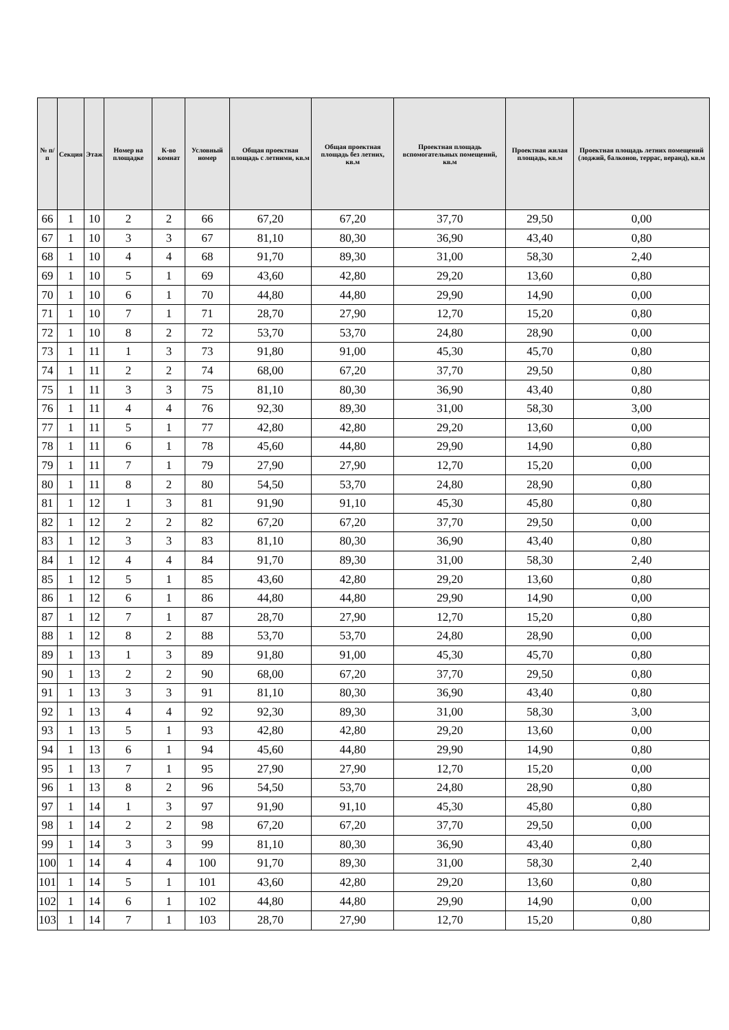| № п/п | Секция | Этаж | Номер на площадке | К-во комнат | Условный номер | Общая проектная площадь с летними, кв.м | Общая проектная площадь без летних, кв.м | Проектная площадь вспомогательных помещений, кв.м | Проектная жилая площадь, кв.м | Проектная площадь летних помещений (лоджий, балконов, террас, веранд), кв.м |
| --- | --- | --- | --- | --- | --- | --- | --- | --- | --- | --- |
| 66 | 1 | 10 | 2 | 2 | 66 | 67,20 | 67,20 | 37,70 | 29,50 | 0,00 |
| 67 | 1 | 10 | 3 | 3 | 67 | 81,10 | 80,30 | 36,90 | 43,40 | 0,80 |
| 68 | 1 | 10 | 4 | 4 | 68 | 91,70 | 89,30 | 31,00 | 58,30 | 2,40 |
| 69 | 1 | 10 | 5 | 1 | 69 | 43,60 | 42,80 | 29,20 | 13,60 | 0,80 |
| 70 | 1 | 10 | 6 | 1 | 70 | 44,80 | 44,80 | 29,90 | 14,90 | 0,00 |
| 71 | 1 | 10 | 7 | 1 | 71 | 28,70 | 27,90 | 12,70 | 15,20 | 0,80 |
| 72 | 1 | 10 | 8 | 2 | 72 | 53,70 | 53,70 | 24,80 | 28,90 | 0,00 |
| 73 | 1 | 11 | 1 | 3 | 73 | 91,80 | 91,00 | 45,30 | 45,70 | 0,80 |
| 74 | 1 | 11 | 2 | 2 | 74 | 68,00 | 67,20 | 37,70 | 29,50 | 0,80 |
| 75 | 1 | 11 | 3 | 3 | 75 | 81,10 | 80,30 | 36,90 | 43,40 | 0,80 |
| 76 | 1 | 11 | 4 | 4 | 76 | 92,30 | 89,30 | 31,00 | 58,30 | 3,00 |
| 77 | 1 | 11 | 5 | 1 | 77 | 42,80 | 42,80 | 29,20 | 13,60 | 0,00 |
| 78 | 1 | 11 | 6 | 1 | 78 | 45,60 | 44,80 | 29,90 | 14,90 | 0,80 |
| 79 | 1 | 11 | 7 | 1 | 79 | 27,90 | 27,90 | 12,70 | 15,20 | 0,00 |
| 80 | 1 | 11 | 8 | 2 | 80 | 54,50 | 53,70 | 24,80 | 28,90 | 0,80 |
| 81 | 1 | 12 | 1 | 3 | 81 | 91,90 | 91,10 | 45,30 | 45,80 | 0,80 |
| 82 | 1 | 12 | 2 | 2 | 82 | 67,20 | 67,20 | 37,70 | 29,50 | 0,00 |
| 83 | 1 | 12 | 3 | 3 | 83 | 81,10 | 80,30 | 36,90 | 43,40 | 0,80 |
| 84 | 1 | 12 | 4 | 4 | 84 | 91,70 | 89,30 | 31,00 | 58,30 | 2,40 |
| 85 | 1 | 12 | 5 | 1 | 85 | 43,60 | 42,80 | 29,20 | 13,60 | 0,80 |
| 86 | 1 | 12 | 6 | 1 | 86 | 44,80 | 44,80 | 29,90 | 14,90 | 0,00 |
| 87 | 1 | 12 | 7 | 1 | 87 | 28,70 | 27,90 | 12,70 | 15,20 | 0,80 |
| 88 | 1 | 12 | 8 | 2 | 88 | 53,70 | 53,70 | 24,80 | 28,90 | 0,00 |
| 89 | 1 | 13 | 1 | 3 | 89 | 91,80 | 91,00 | 45,30 | 45,70 | 0,80 |
| 90 | 1 | 13 | 2 | 2 | 90 | 68,00 | 67,20 | 37,70 | 29,50 | 0,80 |
| 91 | 1 | 13 | 3 | 3 | 91 | 81,10 | 80,30 | 36,90 | 43,40 | 0,80 |
| 92 | 1 | 13 | 4 | 4 | 92 | 92,30 | 89,30 | 31,00 | 58,30 | 3,00 |
| 93 | 1 | 13 | 5 | 1 | 93 | 42,80 | 42,80 | 29,20 | 13,60 | 0,00 |
| 94 | 1 | 13 | 6 | 1 | 94 | 45,60 | 44,80 | 29,90 | 14,90 | 0,80 |
| 95 | 1 | 13 | 7 | 1 | 95 | 27,90 | 27,90 | 12,70 | 15,20 | 0,00 |
| 96 | 1 | 13 | 8 | 2 | 96 | 54,50 | 53,70 | 24,80 | 28,90 | 0,80 |
| 97 | 1 | 14 | 1 | 3 | 97 | 91,90 | 91,10 | 45,30 | 45,80 | 0,80 |
| 98 | 1 | 14 | 2 | 2 | 98 | 67,20 | 67,20 | 37,70 | 29,50 | 0,00 |
| 99 | 1 | 14 | 3 | 3 | 99 | 81,10 | 80,30 | 36,90 | 43,40 | 0,80 |
| 100 | 1 | 14 | 4 | 4 | 100 | 91,70 | 89,30 | 31,00 | 58,30 | 2,40 |
| 101 | 1 | 14 | 5 | 1 | 101 | 43,60 | 42,80 | 29,20 | 13,60 | 0,80 |
| 102 | 1 | 14 | 6 | 1 | 102 | 44,80 | 44,80 | 29,90 | 14,90 | 0,00 |
| 103 | 1 | 14 | 7 | 1 | 103 | 28,70 | 27,90 | 12,70 | 15,20 | 0,80 |